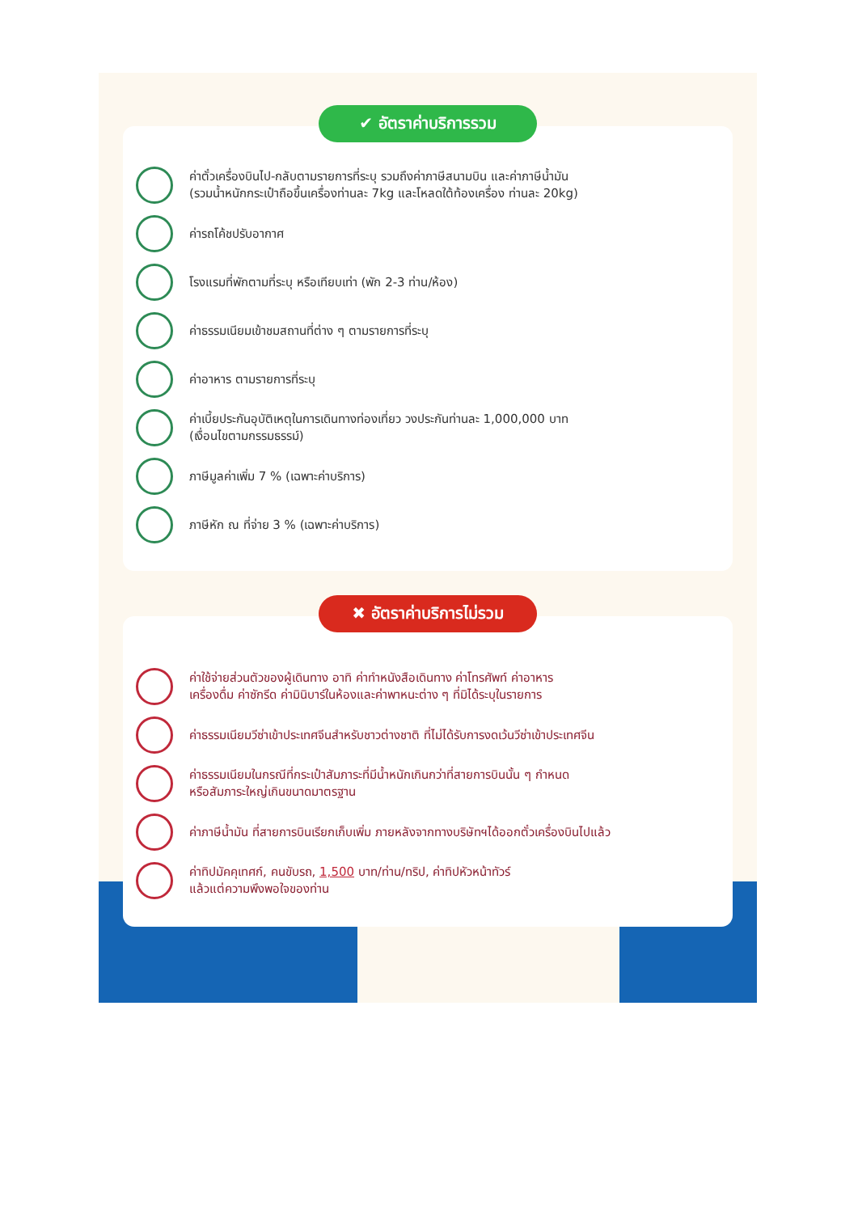✔ อัตราค่าบริการรวม
ค่าตั๋วเครื่องบินไป-กลับตามรายการที่ระบุ รวมถึงค่าภาษีสนามบิน และค่าภาษีน้ำมัน
(รวมน้ำหนักกระเป๋าถือขึ้นเครื่องท่านละ 7kg และโหลดใต้ท้องเครื่อง ท่านละ 20kg)
ค่ารถโค้ชปรับอากาศ
โรงแรมที่พักตามที่ระบุ หรือเทียบเท่า (พัก 2-3 ท่าน/ห้อง)
ค่าธรรมเนียมเข้าชมสถานที่ต่าง ๆ ตามรายการที่ระบุ
ค่าอาหาร ตามรายการที่ระบุ
ค่าเบี้ยประกันอุบัติเหตุในการเดินทางท่องเที่ยว วงประกันท่านละ 1,000,000 บาท
(เงื่อนไขตามกรรมธรรม์)
ภาษีมูลค่าเพิ่ม 7 % (เฉพาะค่าบริการ)
ภาษีหัก ณ ที่จ่าย 3 % (เฉพาะค่าบริการ)
✖ อัตราค่าบริการไม่รวม
ค่าใช้จ่ายส่วนตัวของผู้เดินทาง อาทิ ค่าทำหนังสือเดินทาง ค่าโทรศัพท์ ค่าอาหาร
เครื่องดื่ม ค่าซักรีด ค่ามินิบาร์ในห้องและค่าพาหนะต่าง ๆ ที่มิได้ระบุในรายการ
ค่าธรรมเนียมวีซ่าเข้าประเทศจีนสำหรับชาวต่างชาติ ที่ไม่ได้รับการงดเว้นวีซ่าเข้าประเทศจีน
ค่าธรรมเนียมในกรณีที่กระเป๋าสัมภาระที่มีน้ำหนักเกินกว่าที่สายการบินนั้น ๆ กำหนด
หรือสัมภาระใหญ่เกินขนาดมาตรฐาน
ค่าภาษีน้ำมัน ที่สายการบินเรียกเก็บเพิ่ม ภายหลังจากทางบริษัทฯได้ออกตั๋วเครื่องบินไปแล้ว
ค่าทิปมัคคุเทศก์, คนขับรถ, 1,500 บาท/ท่าน/ทริป, ค่าทิปหัวหน้าทัวร์
แล้วแต่ความพึงพอใจของท่าน